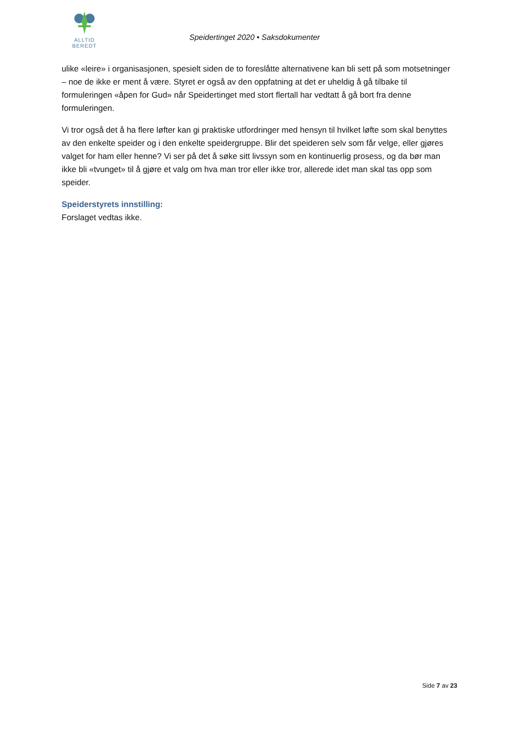ALLTID BEREDT
Speidertinget 2020 • Saksdokumenter
ulike «leire» i organisasjonen, spesielt siden de to foreslåtte alternativene kan bli sett på som motsetninger – noe de ikke er ment å være. Styret er også av den oppfatning at det er uheldig å gå tilbake til formuleringen «åpen for Gud» når Speidertinget med stort flertall har vedtatt å gå bort fra denne formuleringen.
Vi tror også det å ha flere løfter kan gi praktiske utfordringer med hensyn til hvilket løfte som skal benyttes av den enkelte speider og i den enkelte speidergruppe. Blir det speideren selv som får velge, eller gjøres valget for ham eller henne? Vi ser på det å søke sitt livssyn som en kontinuerlig prosess, og da bør man ikke bli «tvunget» til å gjøre et valg om hva man tror eller ikke tror, allerede idet man skal tas opp som speider.
Speiderstyrets innstilling:
Forslaget vedtas ikke.
Side 7 av 23